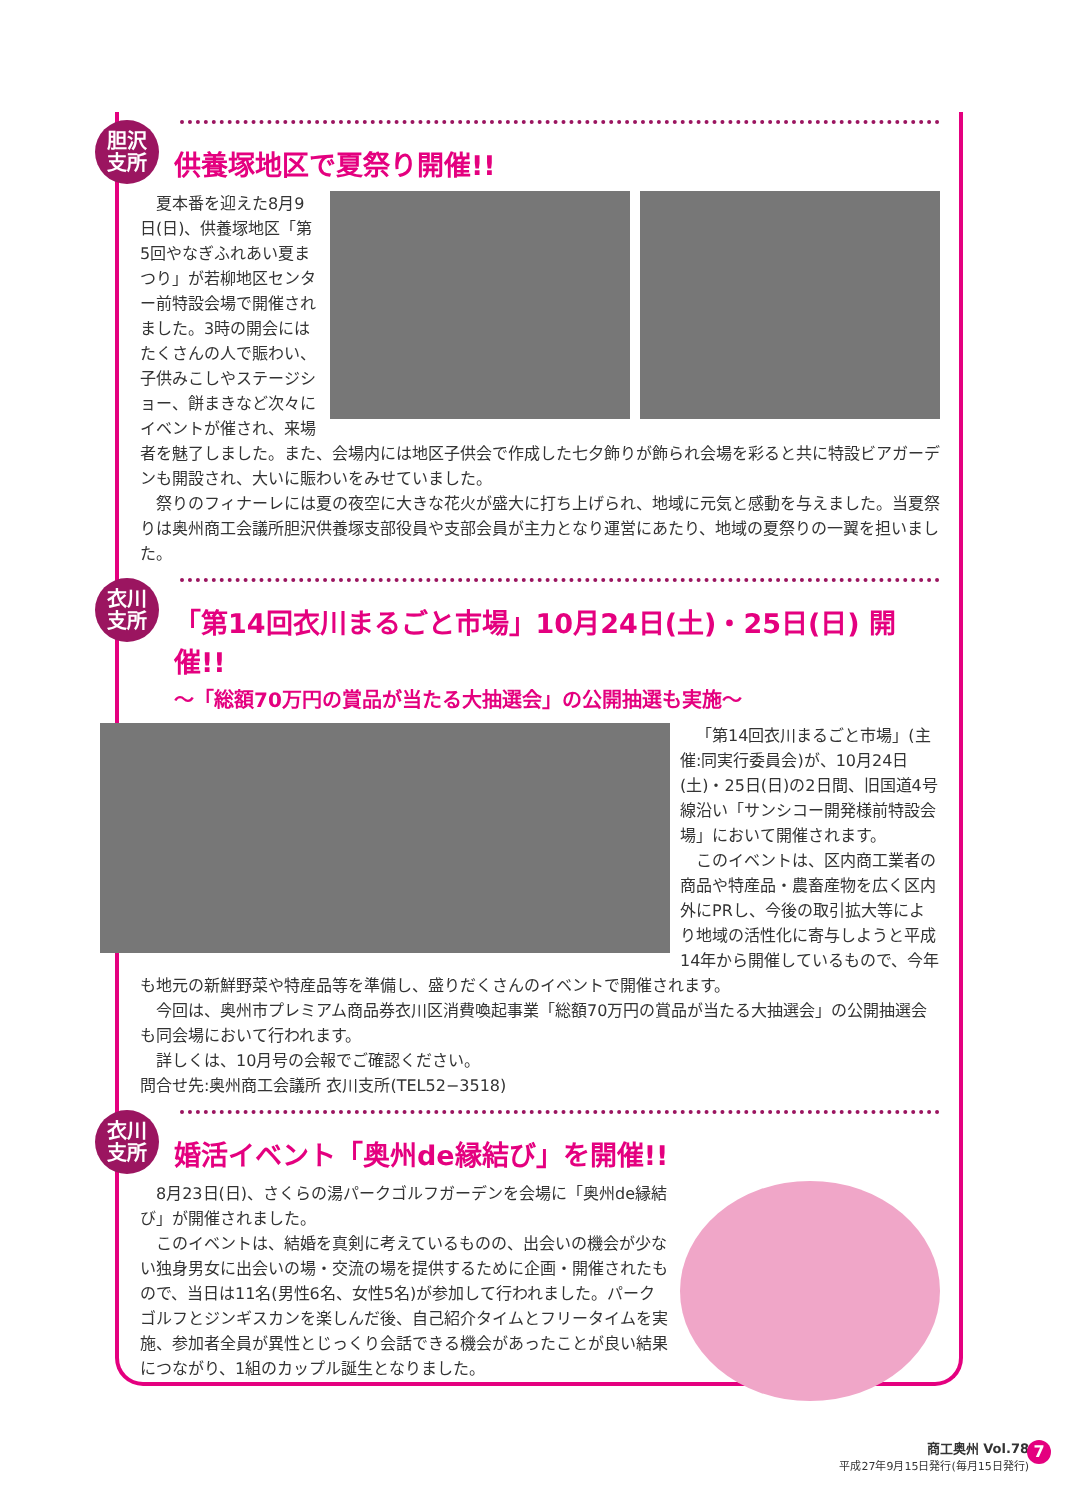胆沢
支所
供養塚地区で夏祭り開催!!
夏本番を迎えた8月9日(日)、供養塚地区「第5回やなぎふれあい夏まつり」が若柳地区センター前特設会場で開催されました。3時の開会にはたくさんの人で賑わい、子供みこしやステージショー、餅まきなど次々にイベントが催され、来場者を魅了しました。また、会場内には地区子供会で作成した七夕飾りが飾られ会場を彩ると共に特設ビアガーデンも開設され、大いに賑わいをみせていました。
祭りのフィナーレには夏の夜空に大きな花火が盛大に打ち上げられ、地域に元気と感動を与えました。当夏祭りは奥州商工会議所胆沢供養塚支部役員や支部会員が主力となり運営にあたり、地域の夏祭りの一翼を担いました。
衣川
支所
「第14回衣川まるごと市場」10月24日(土)・25日(日) 開催!!
〜「総額70万円の賞品が当たる大抽選会」の公開抽選も実施〜
「第14回衣川まるごと市場」(主催:同実行委員会)が、10月24日(土)・25日(日)の2日間、旧国道4号線沿い「サンシコー開発様前特設会場」において開催されます。
このイベントは、区内商工業者の商品や特産品・農畜産物を広く区内外にPRし、今後の取引拡大等により地域の活性化に寄与しようと平成14年から開催しているもので、今年も地元の新鮮野菜や特産品等を準備し、盛りだくさんのイベントで開催されます。
今回は、奥州市プレミアム商品券衣川区消費喚起事業「総額70万円の賞品が当たる大抽選会」の公開抽選会も同会場において行われます。
詳しくは、10月号の会報でご確認ください。
問合せ先:奥州商工会議所 衣川支所(TEL52−3518)
衣川
支所
婚活イベント「奥州de縁結び」を開催!!
8月23日(日)、さくらの湯パークゴルフガーデンを会場に「奥州de縁結び」が開催されました。
このイベントは、結婚を真剣に考えているものの、出会いの機会が少ない独身男女に出会いの場・交流の場を提供するために企画・開催されたもので、当日は11名(男性6名、女性5名)が参加して行われました。パークゴルフとジンギスカンを楽しんだ後、自己紹介タイムとフリータイムを実施、参加者全員が異性とじっくり会話できる機会があったことが良い結果につながり、1組のカップル誕生となりました。
商工奥州 Vol.78
平成27年9月15日発行(毎月15日発行)
7